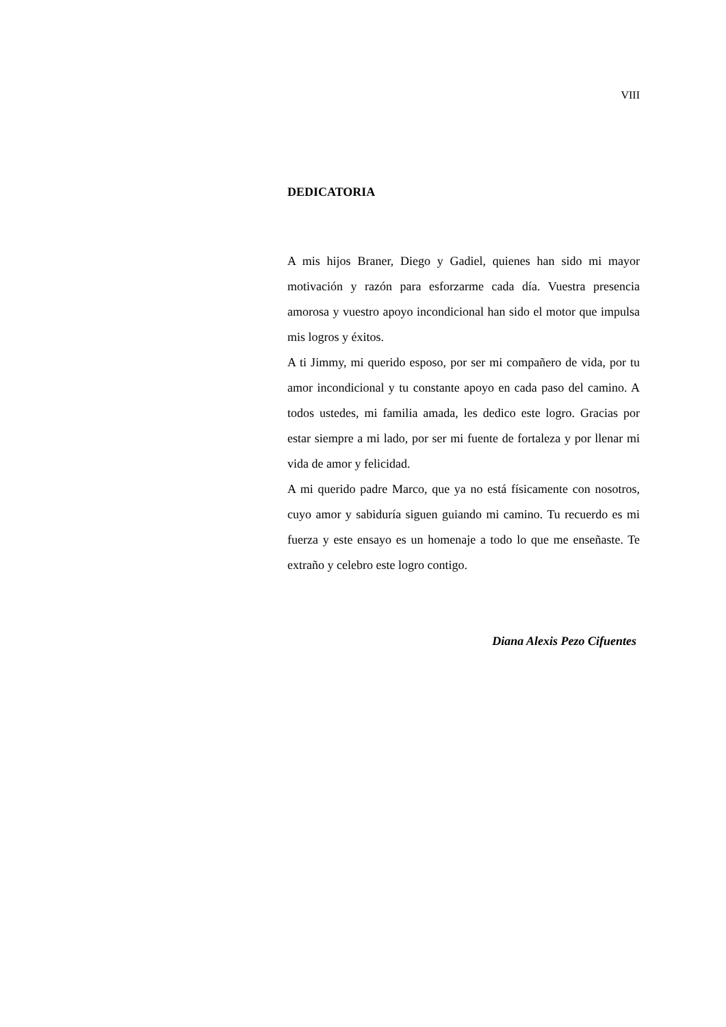VIII
DEDICATORIA
A mis hijos Braner, Diego y Gadiel, quienes han sido mi mayor motivación y razón para esforzarme cada día. Vuestra presencia amorosa y vuestro apoyo incondicional han sido el motor que impulsa mis logros y éxitos.
A ti Jimmy, mi querido esposo, por ser mi compañero de vida, por tu amor incondicional y tu constante apoyo en cada paso del camino. A todos ustedes, mi familia amada, les dedico este logro. Gracias por estar siempre a mi lado, por ser mi fuente de fortaleza y por llenar mi vida de amor y felicidad.
A mi querido padre Marco, que ya no está físicamente con nosotros, cuyo amor y sabiduría siguen guiando mi camino. Tu recuerdo es mi fuerza y este ensayo es un homenaje a todo lo que me enseñaste. Te extraño y celebro este logro contigo.
Diana Alexis Pezo Cifuentes